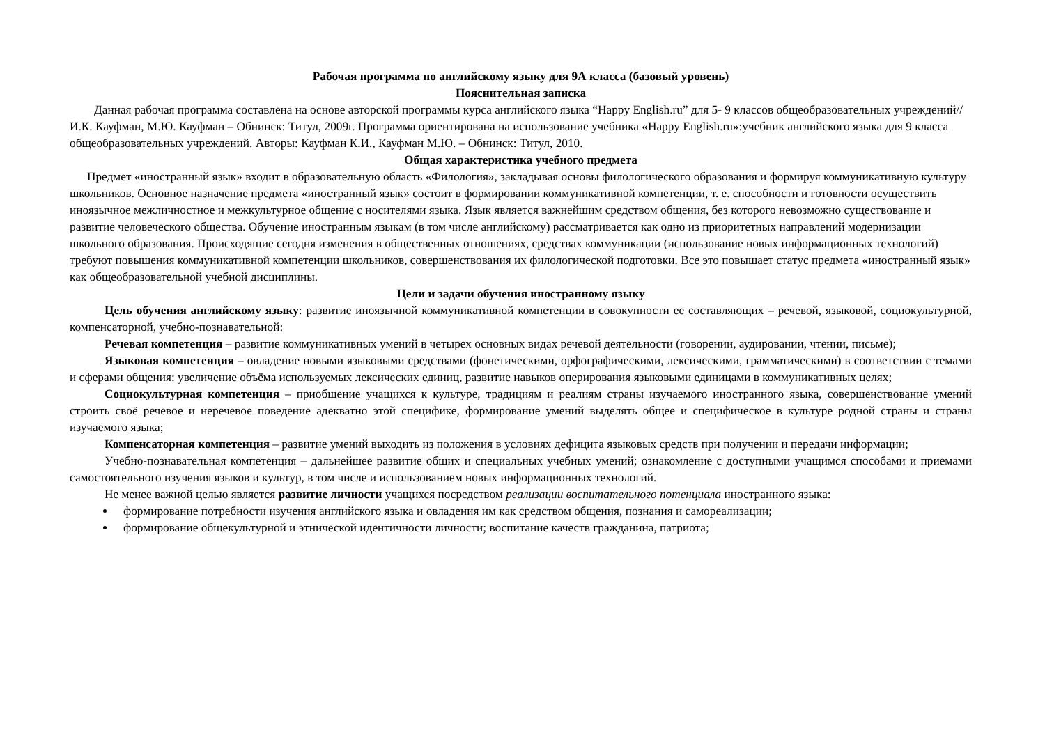Рабочая программа по английскому языку для 9А класса (базовый уровень)
Пояснительная записка
Данная рабочая программа составлена на основе авторской программы курса английского языка “Happy English.ru” для 5- 9 классов общеобразовательных учреждений//И.К. Кауфман, М.Ю. Кауфман – Обнинск: Титул, 2009г. Программа ориентирована на использование учебника «Happy English.ru»:учебник английского языка для 9 класса общеобразовательных учреждений. Авторы: Кауфман К.И., Кауфман М.Ю. – Обнинск: Титул, 2010.
Общая характеристика учебного предмета
Предмет «иностранный язык» входит в образовательную область «Филология», закладывая основы филологического образования и формируя коммуникативную культуру школьников. Основное назначение предмета «иностранный язык» состоит в формировании коммуникативной компетенции, т. е. способности и готовности осуществить иноязычное межличностное и межкультурное общение с носителями языка. Язык является важнейшим средством общения, без которого невозможно существование и развитие человеческого общества. Обучение иностранным языкам (в том числе английскому) рассматривается как одно из приоритетных направлений модернизации школьного образования. Происходящие сегодня изменения в общественных отношениях, средствах коммуникации (использование новых информационных технологий) требуют повышения коммуникативной компетенции школьников, совершенствования их филологической подготовки. Все это повышает статус предмета «иностранный язык» как общеобразовательной учебной дисциплины.
Цели и задачи обучения иностранному языку
Цель обучения английскому языку: развитие иноязычной коммуникативной компетенции в совокупности ее составляющих – речевой, языковой, социокультурной, компенсаторной, учебно-познавательной:
Речевая компетенция – развитие коммуникативных умений в четырех основных видах речевой деятельности (говорении, аудировании, чтении, письме);
Языковая компетенция – овладение новыми языковыми средствами (фонетическими, орфографическими, лексическими, грамматическими) в соответствии с темами и сферами общения: увеличение объёма используемых лексических единиц, развитие навыков оперирования языковыми единицами в коммуникативных целях;
Социокультурная компетенция – приобщение учащихся к культуре, традициям и реалиям страны изучаемого иностранного языка, совершенствование умений строить своё речевое и неречевое поведение адекватно этой специфике, формирование умений выделять общее и специфическое в культуре родной страны и страны изучаемого языка;
Компенсаторная компетенция – развитие умений выходить из положения в условиях дефицита языковых средств при получении и передачи информации;
Учебно-познавательная компетенция – дальнейшее развитие общих и специальных учебных умений; ознакомление с доступными учащимся способами и приемами самостоятельного изучения языков и культур, в том числе и использованием новых информационных технологий.
Не менее важной целью является развитие личности учащихся посредством реализации воспитательного потенциала иностранного языка:
формирование потребности изучения английского языка и овладения им как средством общения, познания и самореализации;
формирование общекультурной и этнической идентичности личности; воспитание качеств гражданина, патриота;